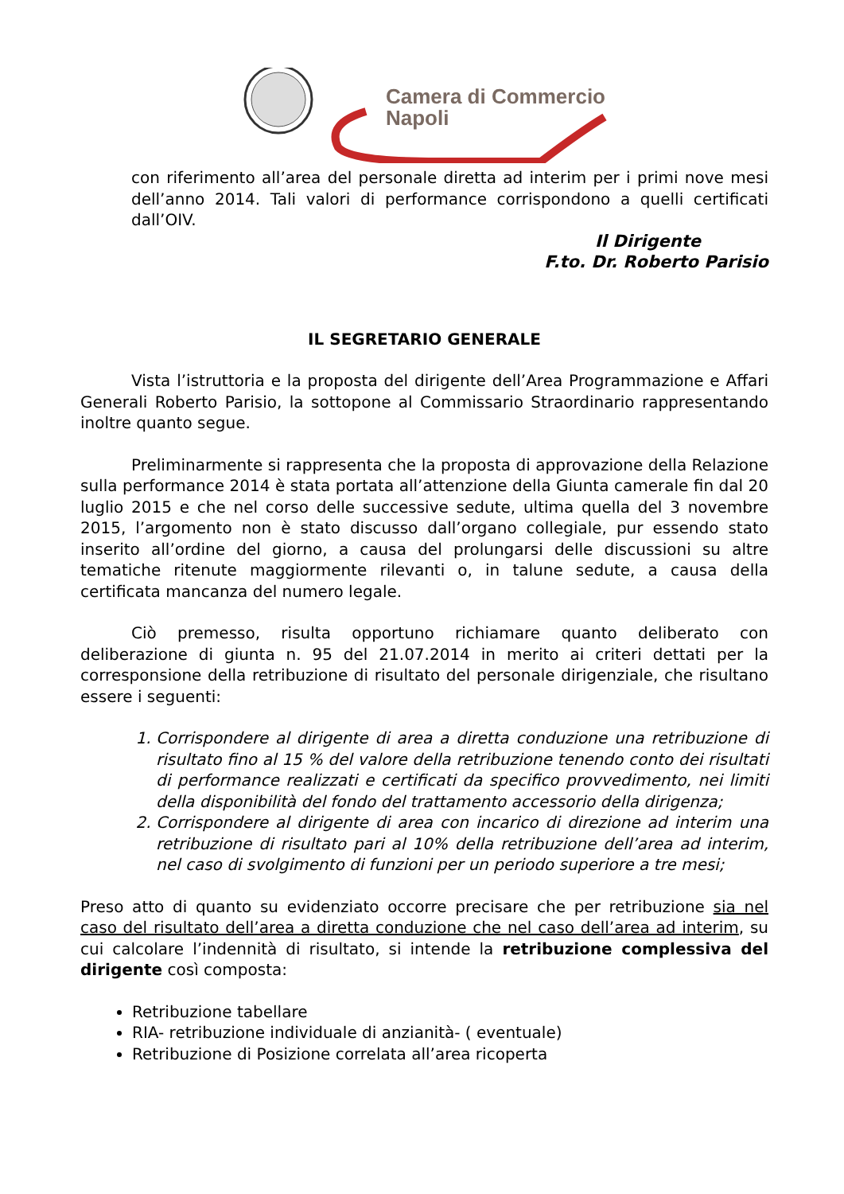Camera di Commercio
Napoli
con riferimento all’area del personale diretta ad interim per i primi nove mesi dell’anno 2014. Tali valori di performance corrispondono a quelli certificati dall’OIV.
Il Dirigente
F.to. Dr. Roberto Parisio
IL SEGRETARIO GENERALE
Vista l’istruttoria e la proposta del dirigente dell’Area Programmazione e Affari Generali Roberto Parisio, la sottopone al Commissario Straordinario rappresentando inoltre quanto segue.
Preliminarmente si rappresenta che la proposta di approvazione della Relazione sulla performance 2014 è stata portata all’attenzione della Giunta camerale fin dal 20 luglio 2015 e che nel corso delle successive sedute, ultima quella del 3 novembre 2015, l’argomento non è stato discusso dall’organo collegiale, pur essendo stato inserito all’ordine del giorno, a causa del prolungarsi delle discussioni su altre tematiche ritenute maggiormente rilevanti o, in talune sedute, a causa della certificata mancanza del numero legale.
Ciò premesso, risulta opportuno richiamare quanto deliberato con deliberazione di giunta n. 95 del 21.07.2014 in merito ai criteri dettati per la corresponsione della retribuzione di risultato del personale dirigenziale, che risultano essere i seguenti:
1. Corrispondere al dirigente di area a diretta conduzione una retribuzione di risultato fino al 15 % del valore della retribuzione tenendo conto dei risultati di performance realizzati e certificati da specifico provvedimento, nei limiti della disponibilità del fondo del trattamento accessorio della dirigenza;
2. Corrispondere al dirigente di area con incarico di direzione ad interim una retribuzione di risultato pari al 10% della retribuzione dell’area ad interim, nel caso di svolgimento di funzioni per un periodo superiore a tre mesi;
Preso atto di quanto su evidenziato occorre precisare che per retribuzione sia nel caso del risultato dell’area a diretta conduzione che nel caso dell’area ad interim, su cui calcolare l’indennità di risultato, si intende la retribuzione complessiva del dirigente così composta:
Retribuzione tabellare
RIA- retribuzione individuale di anzianità- ( eventuale)
Retribuzione di Posizione correlata all’area ricoperta